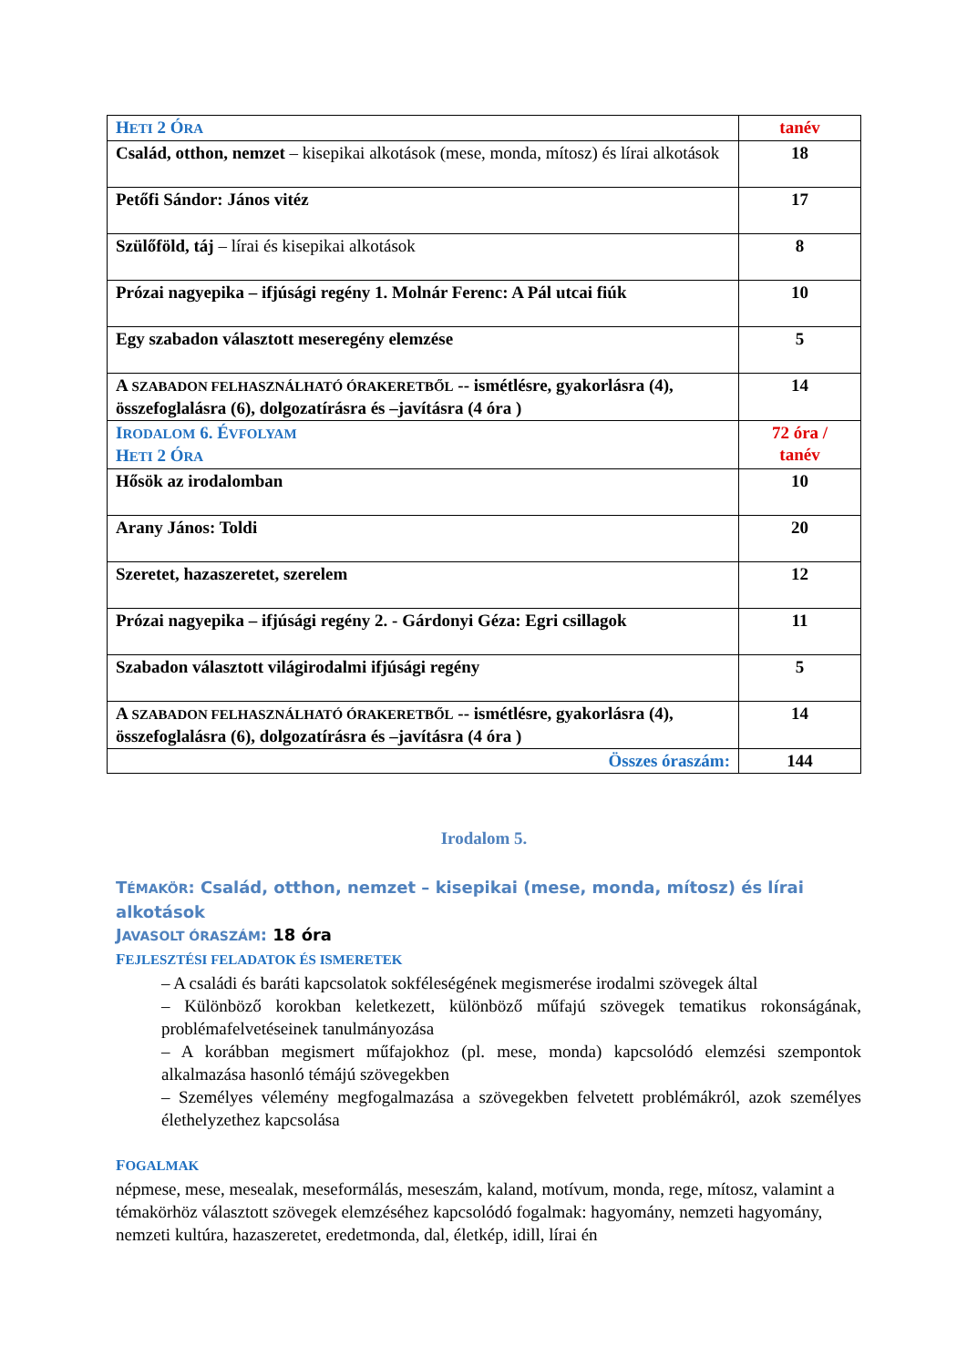| H ETI 2 Ó RA | tanév |
| Család, otthon, nemzet – kisepikai alkotások (mese, monda, mítosz) és lírai alkotások | 18 |
| Petőfi Sándor: János vitéz | 17 |
| Szülőföld, táj – lírai és kisepikai alkotások | 8 |
| Prózai nagyepika – ifjúsági regény 1. Molnár Ferenc: A Pál utcai fiúk | 10 |
| Egy szabadon választott meseregény elemzése | 5 |
| A SZABADON FELHASZNÁLHATÓ ÓRAKERETBŐL -- ismétlésre, gyakorlásra (4), összefoglalásra (6), dolgozatírásra és –javításra (4 óra ) | 14 |
| I RODALOM 6. É VFOLYAM H ETI 2 Ó RA | 72 óra / tanév |
| Hősök az irodalomban | 10 |
| Arany János: Toldi | 20 |
| Szeretet, hazaszeretet, szerelem | 12 |
| Prózai nagyepika – ifjúsági regény 2. - Gárdonyi Géza: Egri csillagok | 11 |
| Szabadon választott világirodalmi ifjúsági regény | 5 |
| A SZABADON FELHASZNÁLHATÓ ÓRAKERETBŐL -- ismétlésre, gyakorlásra (4), összefoglalásra (6), dolgozatírásra és –javításra (4 óra ) | 14 |
| Összes óraszám: | 144 |
Irodalom 5.
TÉMAKÖR: Család, otthon, nemzet – kisepikai (mese, monda, mítosz) és lírai alkotások
JAVASOLT ÓRASZÁM: 18 óra
FEJLESZTÉSI FELADATOK ÉS ISMERETEK
– A családi és baráti kapcsolatok sokféleségének megismerése irodalmi szövegek által
– Különböző korokban keletkezett, különböző műfajú szövegek tematikus rokonságának, problémafelvetéseinek tanulmányozása
– A korábban megismert műfajokhoz (pl. mese, monda) kapcsolódó elemzési szempontok alkalmazása hasonló témájú szövegekben
– Személyes vélemény megfogalmazása a szövegekben felvetett problémákról, azok személyes élethelyzethez kapcsolása
FOGALMAK
népmese, mese, mesealak, meseformálás, meseszám, kaland, motívum, monda, rege, mítosz, valamint a témakörhöz választott szövegek elemzéséhez kapcsolódó fogalmak: hagyomány, nemzeti hagyomány, nemzeti kultúra, hazaszeretet, eredetmonda, dal, életkép, idill, lírai én